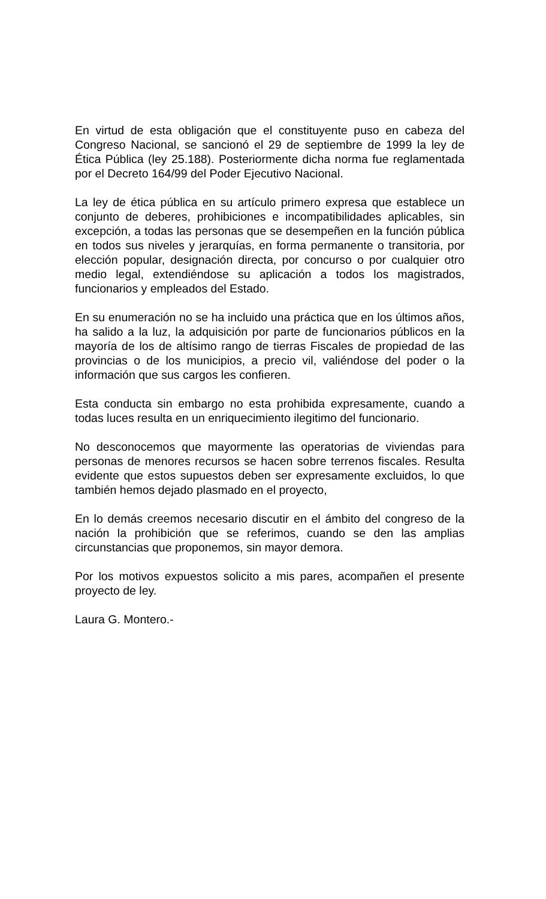En virtud de esta obligación que el constituyente puso en cabeza del Congreso Nacional, se sancionó el 29 de septiembre de 1999 la ley de Ética Pública (ley 25.188). Posteriormente dicha norma fue reglamentada por el Decreto 164/99 del Poder Ejecutivo Nacional.
La ley de ética pública en su artículo primero expresa que establece un conjunto de deberes, prohibiciones e incompatibilidades aplicables, sin excepción, a todas las personas que se desempeñen en la función pública en todos sus niveles y jerarquías, en forma permanente o transitoria, por elección popular, designación directa, por concurso o por cualquier otro medio legal, extendiéndose su aplicación a todos los magistrados, funcionarios y empleados del Estado.
En su enumeración no se ha incluido una práctica que en los últimos años, ha salido a la luz, la adquisición por parte de funcionarios públicos en la mayoría de los de altísimo rango de tierras Fiscales de propiedad de las provincias o de los municipios, a precio vil, valiéndose del poder o la información que sus cargos les confieren.
Esta conducta sin embargo no esta prohibida expresamente, cuando a todas luces resulta en un enriquecimiento ilegitimo del funcionario.
No desconocemos que mayormente las operatorias de viviendas para personas de menores recursos se hacen sobre terrenos fiscales. Resulta evidente que estos supuestos deben ser expresamente excluidos, lo que también hemos dejado plasmado en el proyecto,
En lo demás creemos necesario discutir en el ámbito del congreso de la nación la prohibición que se referimos, cuando se den las amplias circunstancias que proponemos, sin mayor demora.
Por los motivos expuestos solicito a mis pares, acompañen el presente proyecto de ley.
Laura G. Montero.-